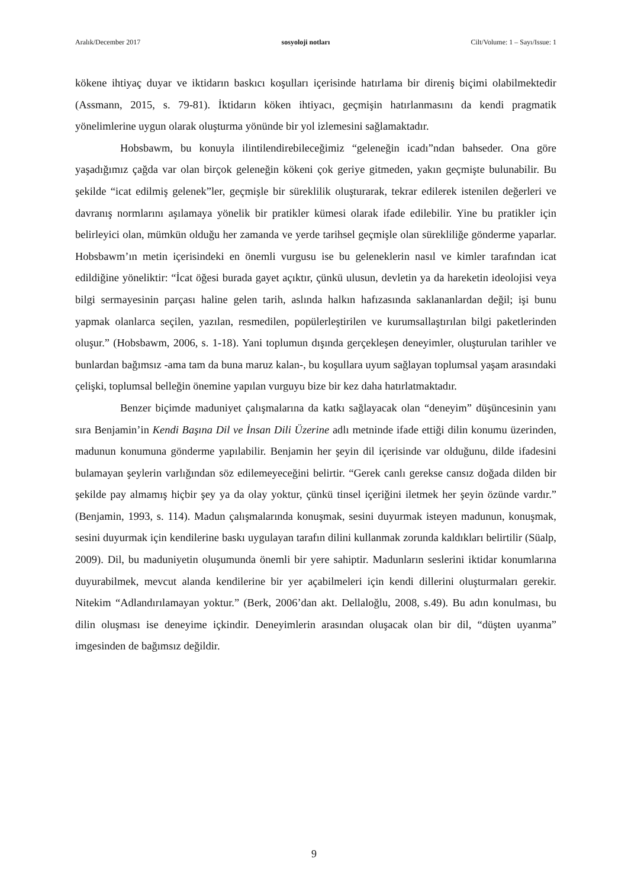Aralık/December 2017 sosyoloji notları Cilt/Volume: 1 – Sayı/Issue: 1
kökene ihtiyaç duyar ve iktidarın baskıcı koşulları içerisinde hatırlama bir direniş biçimi olabilmektedir (Assmann, 2015, s. 79-81). İktidarın köken ihtiyacı, geçmişin hatırlanmasını da kendi pragmatik yönelimlerine uygun olarak oluşturma yönünde bir yol izlemesini sağlamaktadır.
Hobsbawm, bu konuyla ilintilendirebileceğimiz “geleneğin icadı”ndan bahseder. Ona göre yaşadığımız çağda var olan birçok geleneğin kökeni çok geriye gitmeden, yakın geçmişte bulunabilir. Bu şekilde “icat edilmiş gelenek”ler, geçmişle bir süreklilik oluşturarak, tekrar edilerek istenilen değerleri ve davranış normlarını aşılamaya yönelik bir pratikler kümesi olarak ifade edilebilir. Yine bu pratikler için belirleyici olan, mümkün olduğu her zamanda ve yerde tarihsel geçmişle olan sürekliliğe gönderme yaparlar. Hobsbawm’ın metin içerisindeki en önemli vurgusu ise bu geleneklerin nasıl ve kimler tarafından icat edildiğine yöneliktir: “İcat öğesi burada gayet açıktır, çünkü ulusun, devletin ya da hareketin ideolojisi veya bilgi sermayesinin parçası haline gelen tarih, aslında halkın hafızasında saklananlardan değil; işi bunu yapmak olanlarca seçilen, yazılan, resmedilen, popülerleştirilen ve kurumsallaştırılan bilgi paketlerinden oluşur.” (Hobsbawm, 2006, s. 1-18). Yani toplumun dışında gerçekleşen deneyimler, oluşturulan tarihler ve bunlardan bağımsız -ama tam da buna maruz kalan-, bu koşullara uyum sağlayan toplumsal yaşam arasındaki çelişki, toplumsal belleğin önemine yapılan vurguyu bize bir kez daha hatırlatmaktadır.
Benzer biçimde maduniyet çalışmalarına da katkı sağlayacak olan “deneyim” düşüncesinin yanı sıra Benjamin’in Kendi Başına Dil ve İnsan Dili Üzerine adlı metninde ifade ettiği dilin konumu üzerinden, madunun konumuna gönderme yapılabilir. Benjamin her şeyin dil içerisinde var olduğunu, dilde ifadesini bulamayan şeylerin varlığından söz edilemeyeceğini belirtir. “Gerek canlı gerekse cansız doğada dilden bir şekilde pay almamış hiçbir şey ya da olay yoktur, çünkü tinsel içeriğini iletmek her şeyin özünde vardır.” (Benjamin, 1993, s. 114). Madun çalışmalarında konuşmak, sesini duyurmak isteyen madunun, konuşmak, sesini duyurmak için kendilerine baskı uygulayan tarafın dilini kullanmak zorunda kaldıkları belirtilir (Süalp, 2009). Dil, bu maduniyetin oluşumunda önemli bir yere sahiptir. Madunların seslerini iktidar konumlarına duyurabilmek, mevcut alanda kendilerine bir yer açabilmeleri için kendi dillerini oluşturmaları gerekir. Nitekim “Adlandırılamayan yoktur.” (Berk, 2006’dan akt. Dellaloğlu, 2008, s.49). Bu adın konulması, bu dilin oluşması ise deneyime içkindir. Deneyimlerin arasından oluşacak olan bir dil, “düşten uyanma” imgesinden de bağımsız değildir.
9